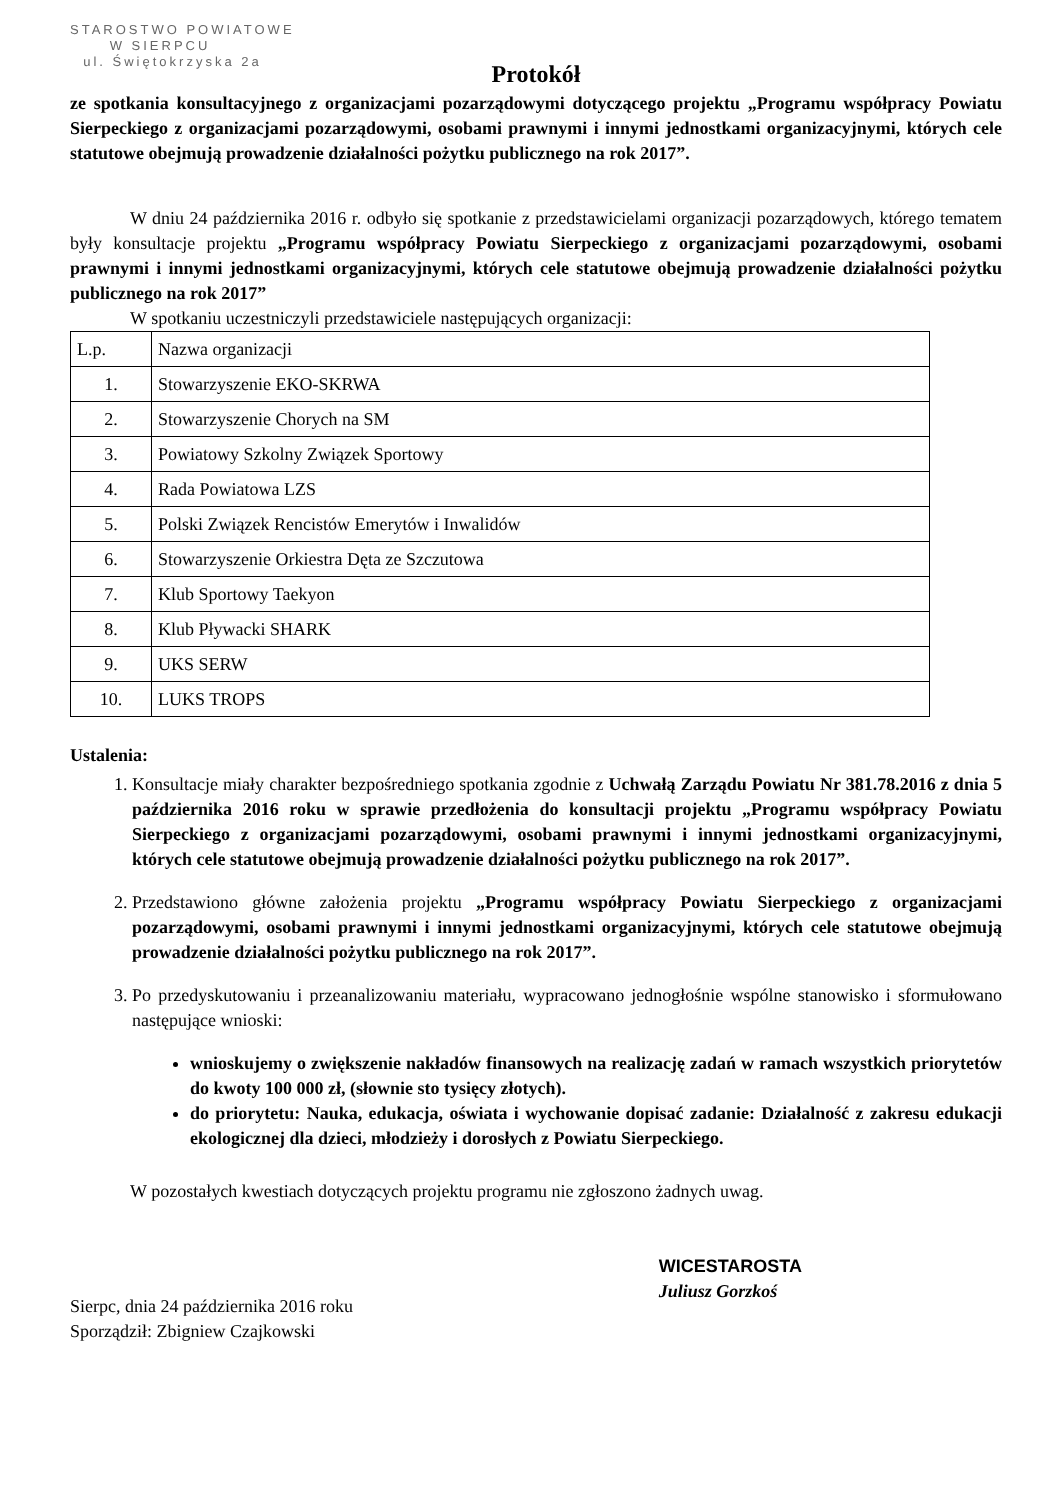STAROSTWO POWIATOWE
W SIERPCU
ul. Świętokrzyska 2a
Protokół
ze spotkania konsultacyjnego z organizacjami pozarządowymi dotyczącego projektu „Programu współpracy Powiatu Sierpeckiego z organizacjami pozarządowymi, osobami prawnymi i innymi jednostkami organizacyjnymi, których cele statutowe obejmują prowadzenie działalności pożytku publicznego na rok 2017”.
W dniu 24 października 2016 r. odbyło się spotkanie z przedstawicielami organizacji pozarządowych, którego tematem były konsultacje projektu „Programu współpracy Powiatu Sierpeckiego z organizacjami pozarządowymi, osobami prawnymi i innymi jednostkami organizacyjnymi, których cele statutowe obejmują prowadzenie działalności pożytku publicznego na rok 2017”
W spotkaniu uczestniczyli przedstawiciele następujących organizacji:
| L.p. | Nazwa organizacji |
| 1. | Stowarzyszenie EKO-SKRWA |
| 2. | Stowarzyszenie Chorych na SM |
| 3. | Powiatowy Szkolny Związek Sportowy |
| 4. | Rada Powiatowa LZS |
| 5. | Polski Związek Rencistów Emerytów i Inwalidów |
| 6. | Stowarzyszenie Orkiestra Dęta ze Szczutowa |
| 7. | Klub Sportowy Taekyon |
| 8. | Klub Pływacki SHARK |
| 9. | UKS SERW |
| 10. | LUKS TROPS |
Ustalenia:
1. Konsultacje miały charakter bezpośredniego spotkania zgodnie z Uchwałą Zarządu Powiatu Nr 381.78.2016 z dnia 5 października 2016 roku w sprawie przedłożenia do konsultacji projektu „Programu współpracy Powiatu Sierpeckiego z organizacjami pozarządowymi, osobami prawnymi i innymi jednostkami organizacyjnymi, których cele statutowe obejmują prowadzenie działalności pożytku publicznego na rok 2017”.
2. Przedstawiono główne założenia projektu „Programu współpracy Powiatu Sierpeckiego z organizacjami pozarządowymi, osobami prawnymi i innymi jednostkami organizacyjnymi, których cele statutowe obejmują prowadzenie działalności pożytku publicznego na rok 2017”.
3. Po przedyskutowaniu i przeanalizowaniu materiału, wypracowano jednogłośnie wspólne stanowisko i sformułowano następujące wnioski:
wnioskujemy o zwiększenie nakładów finansowych na realizację zadań w ramach wszystkich priorytetów do kwoty 100 000 zł, (słownie sto tysięcy złotych).
do priorytetu: Nauka, edukacja, oświata i wychowanie dopisać zadanie: Działalność z zakresu edukacji ekologicznej dla dzieci, młodzieży i dorosłych z Powiatu Sierpeckiego.
W pozostałych kwestiach dotyczących projektu programu nie zgłoszono żadnych uwag.
Sierpc, dnia 24 października 2016 roku
Sporządził: Zbigniew Czajkowski
WICESTAROSTA
Juliusz Gorzkoś